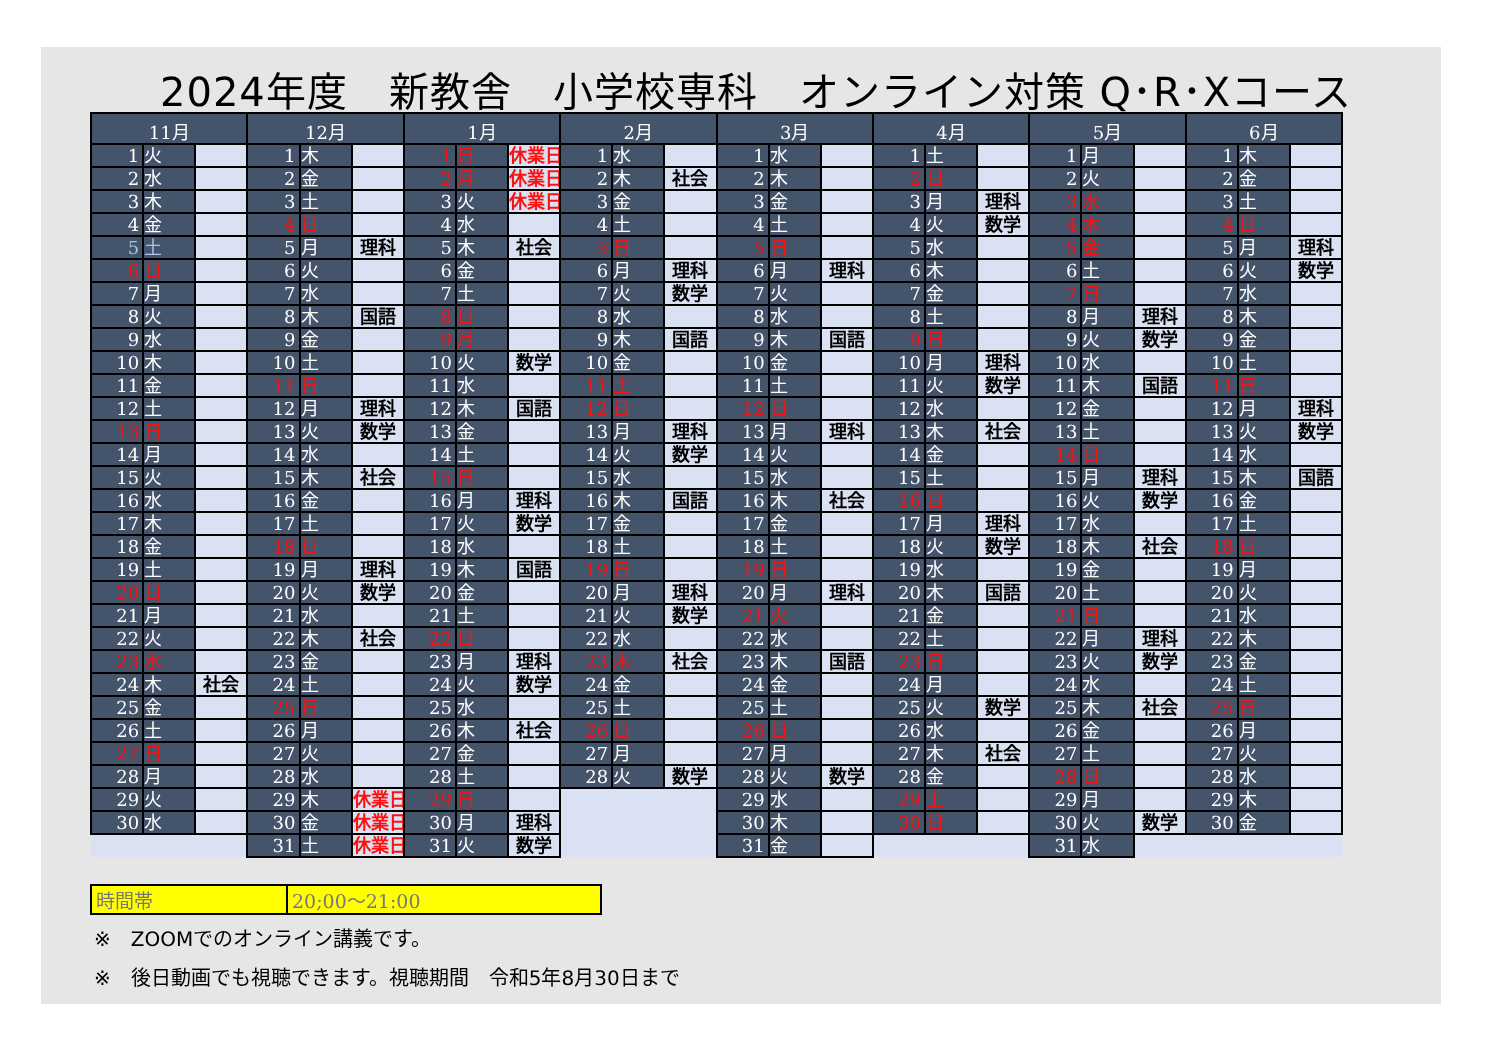2024年度　新教舎　小学校専科　オンライン対策 Q･R･Xコース
| 11月 | | | 12月 | | | 1月 | | | 2月 | | | 3月 | | | 4月 | | | 5月 | | | 6月 | | |
| --- | --- | --- | --- | --- | --- | --- | --- | --- | --- | --- | --- | --- | --- | --- | --- | --- | --- | --- | --- | --- | --- | --- | --- |
| 1 | 火 | | 1 | 木 | | 1 | 日 | 休業日 | 1 | 水 | | 1 | 水 | | 1 | 土 | | 1 | 月 | | 1 | 木 | |
| 2 | 水 | | 2 | 金 | | 2 | 月 | 休業日 | 2 | 木 | 社会 | 2 | 木 | | 2 | 日 | | 2 | 火 | | 2 | 金 | |
| 3 | 木 | | 3 | 土 | | 3 | 火 | 休業日 | 3 | 金 | | 3 | 金 | | 3 | 月 | 理科 | 3 | 水 | | 3 | 土 | |
| 4 | 金 | | 4 | 日 | | 4 | 水 | | 4 | 土 | | 4 | 土 | | 4 | 火 | 数学 | 4 | 木 | | 4 | 日 | |
| 5 | 土 | | 5 | 月 | 理科 | 5 | 木 | 社会 | 5 | 日 | | 5 | 日 | | 5 | 水 | | 5 | 金 | | 5 | 月 | 理科 |
| 6 | 日 | | 6 | 火 | | 6 | 金 | | 6 | 月 | 理科 | 6 | 月 | 理科 | 6 | 木 | | 6 | 土 | | 6 | 火 | 数学 |
| 7 | 月 | | 7 | 水 | | 7 | 土 | | 7 | 火 | 数学 | 7 | 火 | | 7 | 金 | | 7 | 日 | | 7 | 水 | |
| 8 | 火 | | 8 | 木 | 国語 | 8 | 日 | | 8 | 水 | | 8 | 水 | | 8 | 土 | | 8 | 月 | 理科 | 8 | 木 | |
| 9 | 水 | | 9 | 金 | | 9 | 月 | | 9 | 木 | 国語 | 9 | 木 | 国語 | 9 | 日 | | 9 | 火 | 数学 | 9 | 金 | |
| 10 | 木 | | 10 | 土 | | 10 | 火 | 数学 | 10 | 金 | | 10 | 金 | | 10 | 月 | 理科 | 10 | 水 | | 10 | 土 | |
| 11 | 金 | | 11 | 日 | | 11 | 水 | | 11 | 土 | | 11 | 土 | | 11 | 火 | 数学 | 11 | 木 | 国語 | 11 | 日 | |
| 12 | 土 | | 12 | 月 | 理科 | 12 | 木 | 国語 | 12 | 日 | | 12 | 日 | | 12 | 水 | | 12 | 金 | | 12 | 月 | 理科 |
| 13 | 日 | | 13 | 火 | 数学 | 13 | 金 | | 13 | 月 | 理科 | 13 | 月 | 理科 | 13 | 木 | 社会 | 13 | 土 | | 13 | 火 | 数学 |
| 14 | 月 | | 14 | 水 | | 14 | 土 | | 14 | 火 | 数学 | 14 | 火 | | 14 | 金 | | 14 | 日 | | 14 | 水 | |
| 15 | 火 | | 15 | 木 | 社会 | 15 | 日 | | 15 | 水 | | 15 | 水 | | 15 | 土 | | 15 | 月 | 理科 | 15 | 木 | 国語 |
| 16 | 水 | | 16 | 金 | | 16 | 月 | 理科 | 16 | 木 | 国語 | 16 | 木 | 社会 | 16 | 日 | | 16 | 火 | 数学 | 16 | 金 | |
| 17 | 木 | | 17 | 土 | | 17 | 火 | 数学 | 17 | 金 | | 17 | 金 | | 17 | 月 | 理科 | 17 | 水 | | 17 | 土 | |
| 18 | 金 | | 18 | 日 | | 18 | 水 | | 18 | 土 | | 18 | 土 | | 18 | 火 | 数学 | 18 | 木 | 社会 | 18 | 日 | |
| 19 | 土 | | 19 | 月 | 理科 | 19 | 木 | 国語 | 19 | 日 | | 19 | 日 | | 19 | 水 | | 19 | 金 | | 19 | 月 | |
| 20 | 日 | | 20 | 火 | 数学 | 20 | 金 | | 20 | 月 | 理科 | 20 | 月 | 理科 | 20 | 木 | 国語 | 20 | 土 | | 20 | 火 | |
| 21 | 月 | | 21 | 水 | | 21 | 土 | | 21 | 火 | 数学 | 21 | 火 | | 21 | 金 | | 21 | 日 | | 21 | 水 | |
| 22 | 火 | | 22 | 木 | 社会 | 22 | 日 | | 22 | 水 | | 22 | 水 | | 22 | 土 | | 22 | 月 | 理科 | 22 | 木 | |
| 23 | 水 | | 23 | 金 | | 23 | 月 | 理科 | 23 | 木 | 社会 | 23 | 木 | 国語 | 23 | 日 | | 23 | 火 | 数学 | 23 | 金 | |
| 24 | 木 | 社会 | 24 | 土 | | 24 | 火 | 数学 | 24 | 金 | | 24 | 金 | | 24 | 月 | | 24 | 水 | | 24 | 土 | |
| 25 | 金 | | 25 | 日 | | 25 | 水 | | 25 | 土 | | 25 | 土 | | 25 | 火 | 数学 | 25 | 木 | 社会 | 25 | 日 | |
| 26 | 土 | | 26 | 月 | | 26 | 木 | 社会 | 26 | 日 | | 26 | 日 | | 26 | 水 | | 26 | 金 | | 26 | 月 | |
| 27 | 日 | | 27 | 火 | | 27 | 金 | | 27 | 月 | | 27 | 月 | | 27 | 木 | 社会 | 27 | 土 | | 27 | 火 | |
| 28 | 月 | | 28 | 水 | | 28 | 土 | | 28 | 火 | 数学 | 28 | 火 | 数学 | 28 | 金 | | 28 | 日 | | 28 | 水 | |
| 29 | 火 | | 29 | 木 | 休業日 | 29 | 日 | | | | | 29 | 水 | | 29 | 土 | | 29 | 月 | | 29 | 木 | |
| 30 | 水 | | 30 | 金 | 休業日 | 30 | 月 | 理科 | | | | 30 | 木 | | 30 | 日 | | 30 | 火 | 数学 | 30 | 金 | |
| | | | 31 | 土 | 休業日 | 31 | 火 | 数学 | | | | 31 | 金 | | | | | 31 | 水 | | | | |
| 時間帯 | 20;00～21:00 |
※　ZOOMでのオンライン講義です。
※　後日動画でも視聴できます。視聴期間　令和5年8月30日まで